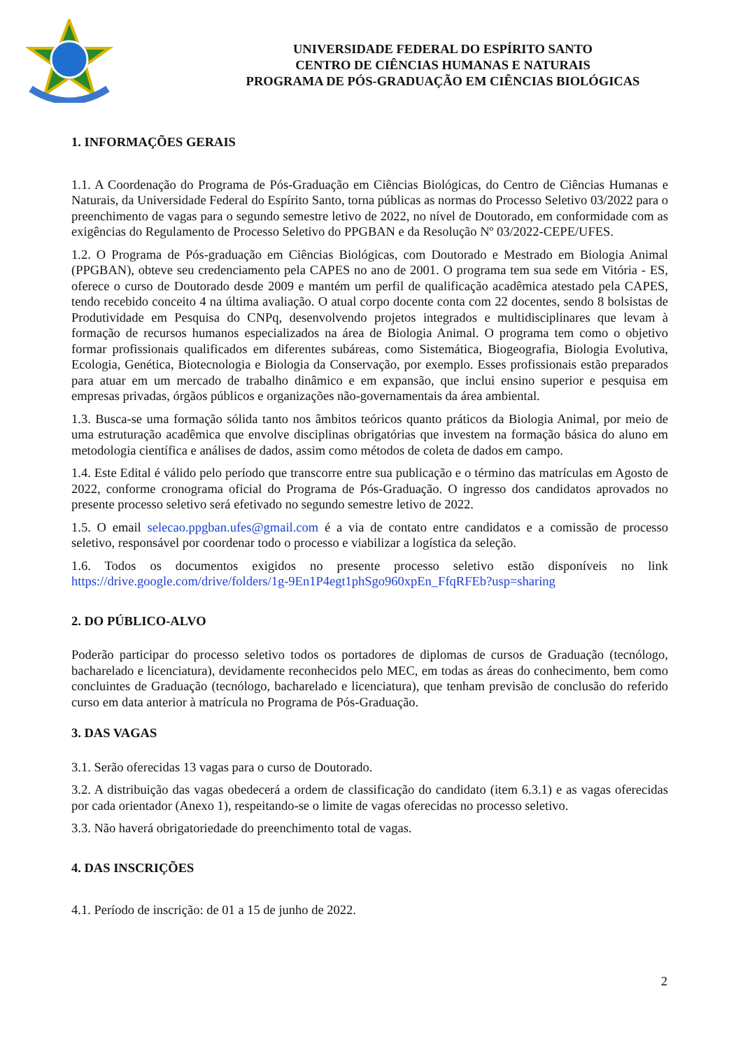UNIVERSIDADE FEDERAL DO ESPÍRITO SANTO
CENTRO DE CIÊNCIAS HUMANAS E NATURAIS
PROGRAMA DE PÓS-GRADUAÇÃO EM CIÊNCIAS BIOLÓGICAS
1. INFORMAÇÕES GERAIS
1.1. A Coordenação do Programa de Pós-Graduação em Ciências Biológicas, do Centro de Ciências Humanas e Naturais, da Universidade Federal do Espírito Santo, torna públicas as normas do Processo Seletivo 03/2022 para o preenchimento de vagas para o segundo semestre letivo de 2022, no nível de Doutorado, em conformidade com as exigências do Regulamento de Processo Seletivo do PPGBAN e da Resolução Nº 03/2022-CEPE/UFES.
1.2. O Programa de Pós-graduação em Ciências Biológicas, com Doutorado e Mestrado em Biologia Animal (PPGBAN), obteve seu credenciamento pela CAPES no ano de 2001. O programa tem sua sede em Vitória - ES, oferece o curso de Doutorado desde 2009 e mantém um perfil de qualificação acadêmica atestado pela CAPES, tendo recebido conceito 4 na última avaliação. O atual corpo docente conta com 22 docentes, sendo 8 bolsistas de Produtividade em Pesquisa do CNPq, desenvolvendo projetos integrados e multidisciplinares que levam à formação de recursos humanos especializados na área de Biologia Animal. O programa tem como o objetivo formar profissionais qualificados em diferentes subáreas, como Sistemática, Biogeografia, Biologia Evolutiva, Ecologia, Genética, Biotecnologia e Biologia da Conservação, por exemplo. Esses profissionais estão preparados para atuar em um mercado de trabalho dinâmico e em expansão, que inclui ensino superior e pesquisa em empresas privadas, órgãos públicos e organizações não-governamentais da área ambiental.
1.3. Busca-se uma formação sólida tanto nos âmbitos teóricos quanto práticos da Biologia Animal, por meio de uma estruturação acadêmica que envolve disciplinas obrigatórias que investem na formação básica do aluno em metodologia científica e análises de dados, assim como métodos de coleta de dados em campo.
1.4. Este Edital é válido pelo período que transcorre entre sua publicação e o término das matrículas em Agosto de 2022, conforme cronograma oficial do Programa de Pós-Graduação. O ingresso dos candidatos aprovados no presente processo seletivo será efetivado no segundo semestre letivo de 2022.
1.5. O email selecao.ppgban.ufes@gmail.com é a via de contato entre candidatos e a comissão de processo seletivo, responsável por coordenar todo o processo e viabilizar a logística da seleção.
1.6. Todos os documentos exigidos no presente processo seletivo estão disponíveis no link https://drive.google.com/drive/folders/1g-9En1P4egt1phSgo960xpEn_FfqRFEb?usp=sharing
2. DO PÚBLICO-ALVO
Poderão participar do processo seletivo todos os portadores de diplomas de cursos de Graduação (tecnólogo, bacharelado e licenciatura), devidamente reconhecidos pelo MEC, em todas as áreas do conhecimento, bem como concluintes de Graduação (tecnólogo, bacharelado e licenciatura), que tenham previsão de conclusão do referido curso em data anterior à matrícula no Programa de Pós-Graduação.
3. DAS VAGAS
3.1. Serão oferecidas 13 vagas para o curso de Doutorado.
3.2. A distribuição das vagas obedecerá a ordem de classificação do candidato (item 6.3.1) e as vagas oferecidas por cada orientador (Anexo 1), respeitando-se o limite de vagas oferecidas no processo seletivo.
3.3. Não haverá obrigatoriedade do preenchimento total de vagas.
4. DAS INSCRIÇÕES
4.1. Período de inscrição: de 01 a 15 de junho de 2022.
2